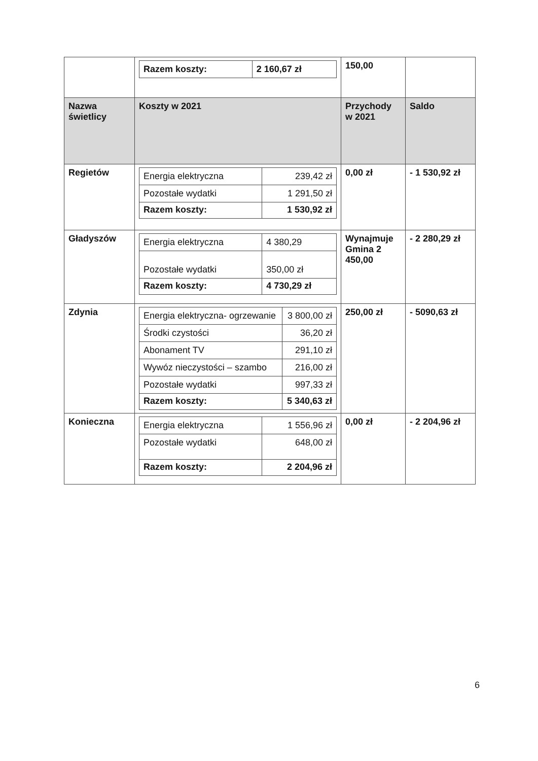| | / Razem koszty: / 2 160,67 zł / | 150,00 | |
| Nazwa świetlicy | Koszty w 2021 | Przychody w 2021 | Saldo |
| Regietów | / Energia elektryczna / 239,42 zł / / Pozostałe wydatki / 1 291,50 zł / / Razem koszty: / 1 530,92 zł / | 0,00 zł | - 1 530,92 zł |
| Gładyszów | / Energia elektryczna / 4 380,29 / / Pozostałe wydatki / 350,00 zł / / Razem koszty: / 4 730,29 zł / | Wynajmuje Gmina 2 450,00 | - 2 280,29 zł |
| Zdynia | / Energia elektryczna- ogrzewanie / 3 800,00 zł / / Środki czystości / 36,20 zł / / Abonament TV / 291,10 zł / / Wywóz nieczystości – szambo / 216,00 zł / / Pozostałe wydatki / 997,33 zł / / Razem koszty: / 5 340,63 zł / | 250,00 zł | - 5090,63 zł |
| Konieczna | / Energia elektryczna / 1 556,96 zł / / Pozostałe wydatki / 648,00 zł / / Razem koszty: / 2 204,96 zł / | 0,00 zł | - 2 204,96 zł |
6